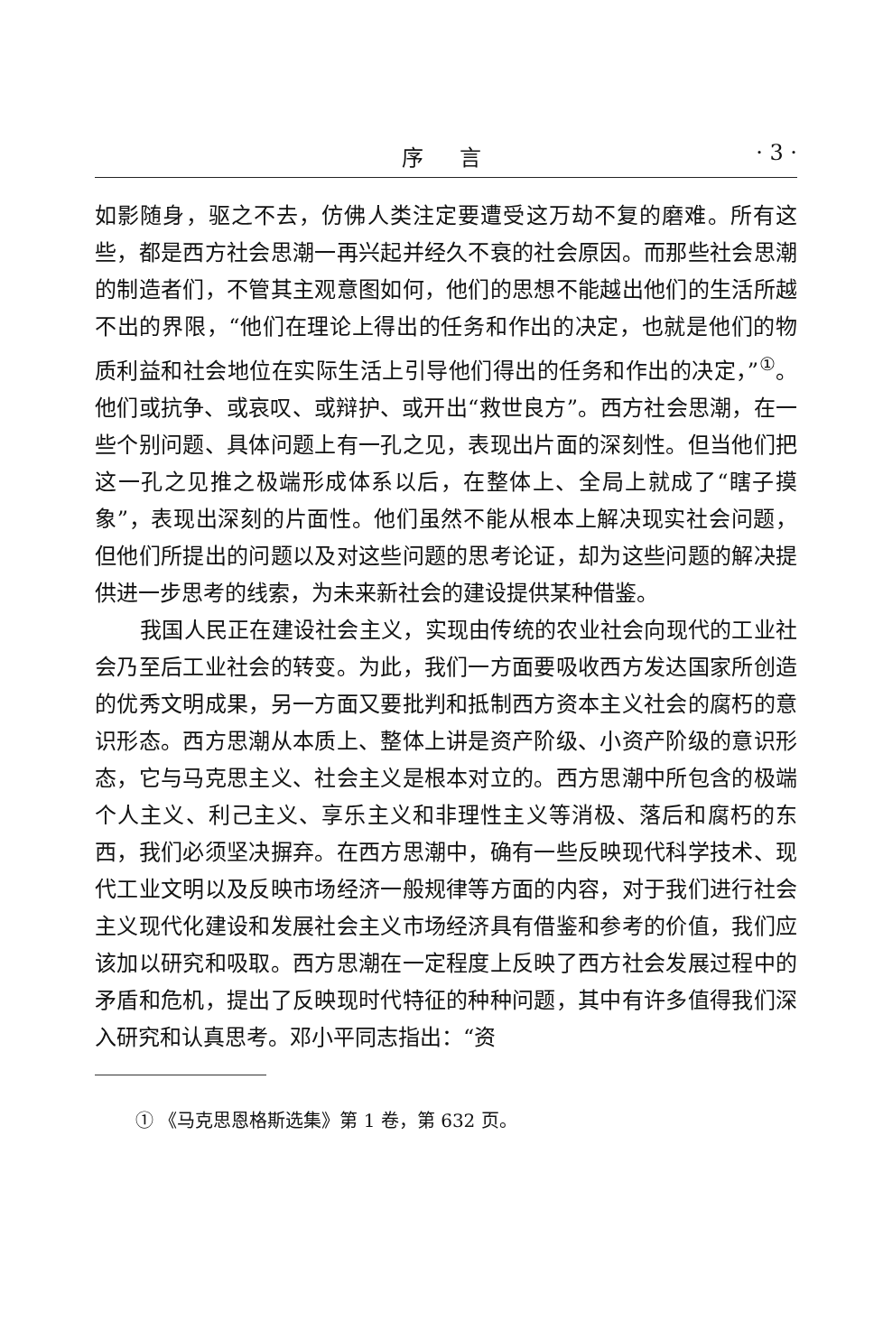序言 · 3 ·
如影随身，驱之不去，仿佛人类注定要遭受这万劫不复的磨难。所有这些，都是西方社会思潮一再兴起并经久不衰的社会原因。而那些社会思潮的制造者们，不管其主观意图如何，他们的思想不能越出他们的生活所越不出的界限，“他们在理论上得出的任务和作出的决定，也就是他们的物质利益和社会地位在实际生活上引导他们得出的任务和作出的决定，”<sup>①</sup>。他们或抗争、或哀叹、或辩护、或开出“救世良方”。西方社会思潮，在一些个别问题、具体问题上有一孔之见，表现出片面的深刻性。但当他们把这一孔之见推之极端形成体系以后，在整体上、全局上就成了“瞎子摸象”，表现出深刻的片面性。他们虽然不能从根本上解决现实社会问题，但他们所提出的问题以及对这些问题的思考论证，却为这些问题的解决提供进一步思考的线索，为未来新社会的建设提供某种借鉴。
我国人民正在建设社会主义，实现由传统的农业社会向现代的工业社会乃至后工业社会的转变。为此，我们一方面要吸收西方发达国家所创造的优秀文明成果，另一方面又要批判和抵制西方资本主义社会的腐朽的意识形态。西方思潮从本质上、整体上讲是资产阶级、小资产阶级的意识形态，它与马克思主义、社会主义是根本对立的。西方思潮中所包含的极端个人主义、利己主义、享乐主义和非理性主义等消极、落后和腐朽的东西，我们必须坚决摒弃。在西方思潮中，确有一些反映现代科学技术、现代工业文明以及反映市场经济一般规律等方面的内容，对于我们进行社会主义现代化建设和发展社会主义市场经济具有借鉴和参考的价值，我们应该加以研究和吸取。西方思潮在一定程度上反映了西方社会发展过程中的矛盾和危机，提出了反映现时代特征的种种问题，其中有许多值得我们深入研究和认真思考。邓小平同志指出：“资
① 《马克思恩格斯选集》第 1 卷，第 632 页。